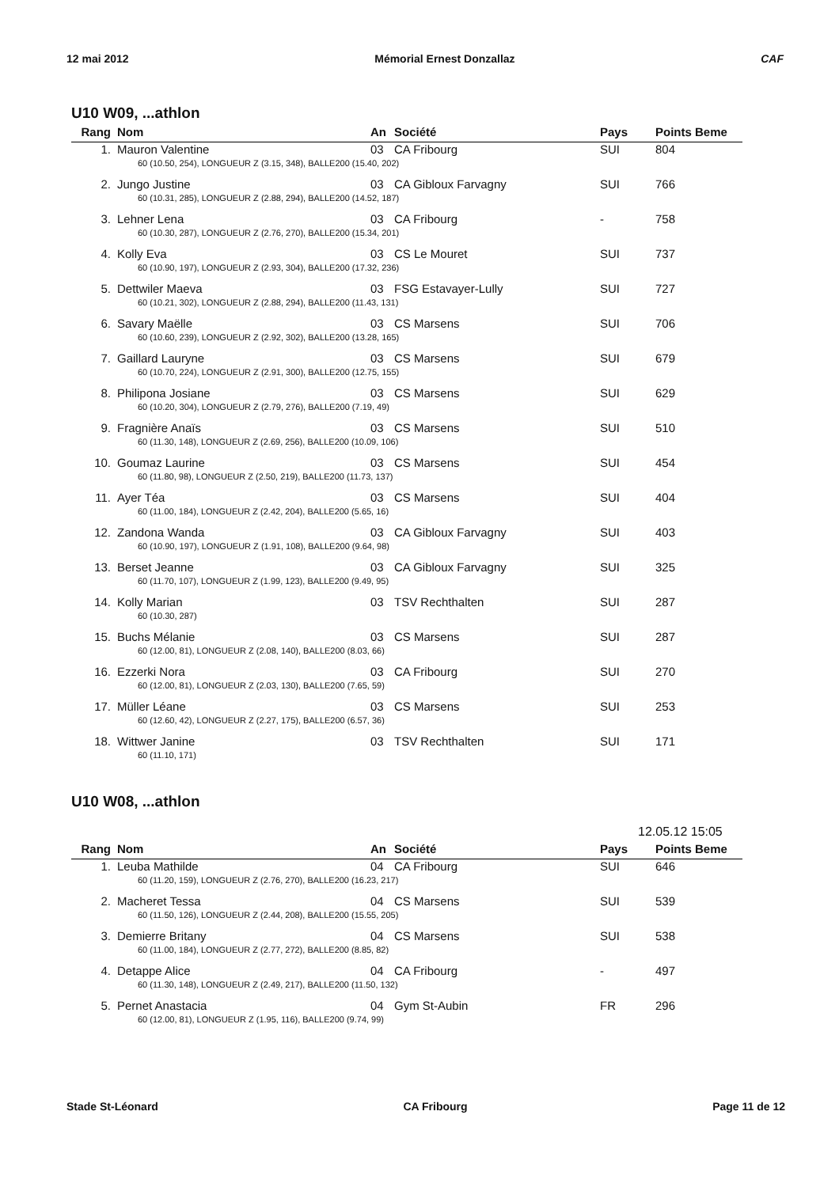12 mai 2012 Mémorial Ernest Donzallaz CAF
U10 W09, ...athlon
| Rang | Nom | An | Société | Pays | Points Beme |
| --- | --- | --- | --- | --- | --- |
| 1. | Mauron Valentine | 03 | CA Fribourg | SUI | 804 |
| | 60 (10.50, 254), LONGUEUR Z (3.15, 348), BALLE200 (15.40, 202) | | | | |
| 2. | Jungo Justine | 03 | CA Gibloux Farvagny | SUI | 766 |
| | 60 (10.31, 285), LONGUEUR Z (2.88, 294), BALLE200 (14.52, 187) | | | | |
| 3. | Lehner Lena | 03 | CA Fribourg | - | 758 |
| | 60 (10.30, 287), LONGUEUR Z (2.76, 270), BALLE200 (15.34, 201) | | | | |
| 4. | Kolly Eva | 03 | CS Le Mouret | SUI | 737 |
| | 60 (10.90, 197), LONGUEUR Z (2.93, 304), BALLE200 (17.32, 236) | | | | |
| 5. | Dettwiler Maeva | 03 | FSG Estavayer-Lully | SUI | 727 |
| | 60 (10.21, 302), LONGUEUR Z (2.88, 294), BALLE200 (11.43, 131) | | | | |
| 6. | Savary Maëlle | 03 | CS Marsens | SUI | 706 |
| | 60 (10.60, 239), LONGUEUR Z (2.92, 302), BALLE200 (13.28, 165) | | | | |
| 7. | Gaillard Lauryne | 03 | CS Marsens | SUI | 679 |
| | 60 (10.70, 224), LONGUEUR Z (2.91, 300), BALLE200 (12.75, 155) | | | | |
| 8. | Philipona Josiane | 03 | CS Marsens | SUI | 629 |
| | 60 (10.20, 304), LONGUEUR Z (2.79, 276), BALLE200 (7.19, 49) | | | | |
| 9. | Fragnière Anaïs | 03 | CS Marsens | SUI | 510 |
| | 60 (11.30, 148), LONGUEUR Z (2.69, 256), BALLE200 (10.09, 106) | | | | |
| 10. | Goumaz Laurine | 03 | CS Marsens | SUI | 454 |
| | 60 (11.80, 98), LONGUEUR Z (2.50, 219), BALLE200 (11.73, 137) | | | | |
| 11. | Ayer Téa | 03 | CS Marsens | SUI | 404 |
| | 60 (11.00, 184), LONGUEUR Z (2.42, 204), BALLE200 (5.65, 16) | | | | |
| 12. | Zandona Wanda | 03 | CA Gibloux Farvagny | SUI | 403 |
| | 60 (10.90, 197), LONGUEUR Z (1.91, 108), BALLE200 (9.64, 98) | | | | |
| 13. | Berset Jeanne | 03 | CA Gibloux Farvagny | SUI | 325 |
| | 60 (11.70, 107), LONGUEUR Z (1.99, 123), BALLE200 (9.49, 95) | | | | |
| 14. | Kolly Marian | 03 | TSV Rechthalten | SUI | 287 |
| | 60 (10.30, 287) | | | | |
| 15. | Buchs Mélanie | 03 | CS Marsens | SUI | 287 |
| | 60 (12.00, 81), LONGUEUR Z (2.08, 140), BALLE200 (8.03, 66) | | | | |
| 16. | Ezzerki Nora | 03 | CA Fribourg | SUI | 270 |
| | 60 (12.00, 81), LONGUEUR Z (2.03, 130), BALLE200 (7.65, 59) | | | | |
| 17. | Müller Léane | 03 | CS Marsens | SUI | 253 |
| | 60 (12.60, 42), LONGUEUR Z (2.27, 175), BALLE200 (6.57, 36) | | | | |
| 18. | Wittwer Janine | 03 | TSV Rechthalten | SUI | 171 |
| | 60 (11.10, 171) | | | | |
U10 W08, ...athlon
12.05.12 15:05
| Rang | Nom | An | Société | Pays | Points Beme |
| --- | --- | --- | --- | --- | --- |
| 1. | Leuba Mathilde | 04 | CA Fribourg | SUI | 646 |
| | 60 (11.20, 159), LONGUEUR Z (2.76, 270), BALLE200 (16.23, 217) | | | | |
| 2. | Macheret Tessa | 04 | CS Marsens | SUI | 539 |
| | 60 (11.50, 126), LONGUEUR Z (2.44, 208), BALLE200 (15.55, 205) | | | | |
| 3. | Demierre Britany | 04 | CS Marsens | SUI | 538 |
| | 60 (11.00, 184), LONGUEUR Z (2.77, 272), BALLE200 (8.85, 82) | | | | |
| 4. | Detappe Alice | 04 | CA Fribourg | - | 497 |
| | 60 (11.30, 148), LONGUEUR Z (2.49, 217), BALLE200 (11.50, 132) | | | | |
| 5. | Pernet Anastacia | 04 | Gym St-Aubin | FR | 296 |
| | 60 (12.00, 81), LONGUEUR Z (1.95, 116), BALLE200 (9.74, 99) | | | | |
Stade St-Léonard CA Fribourg Page 11 de 12